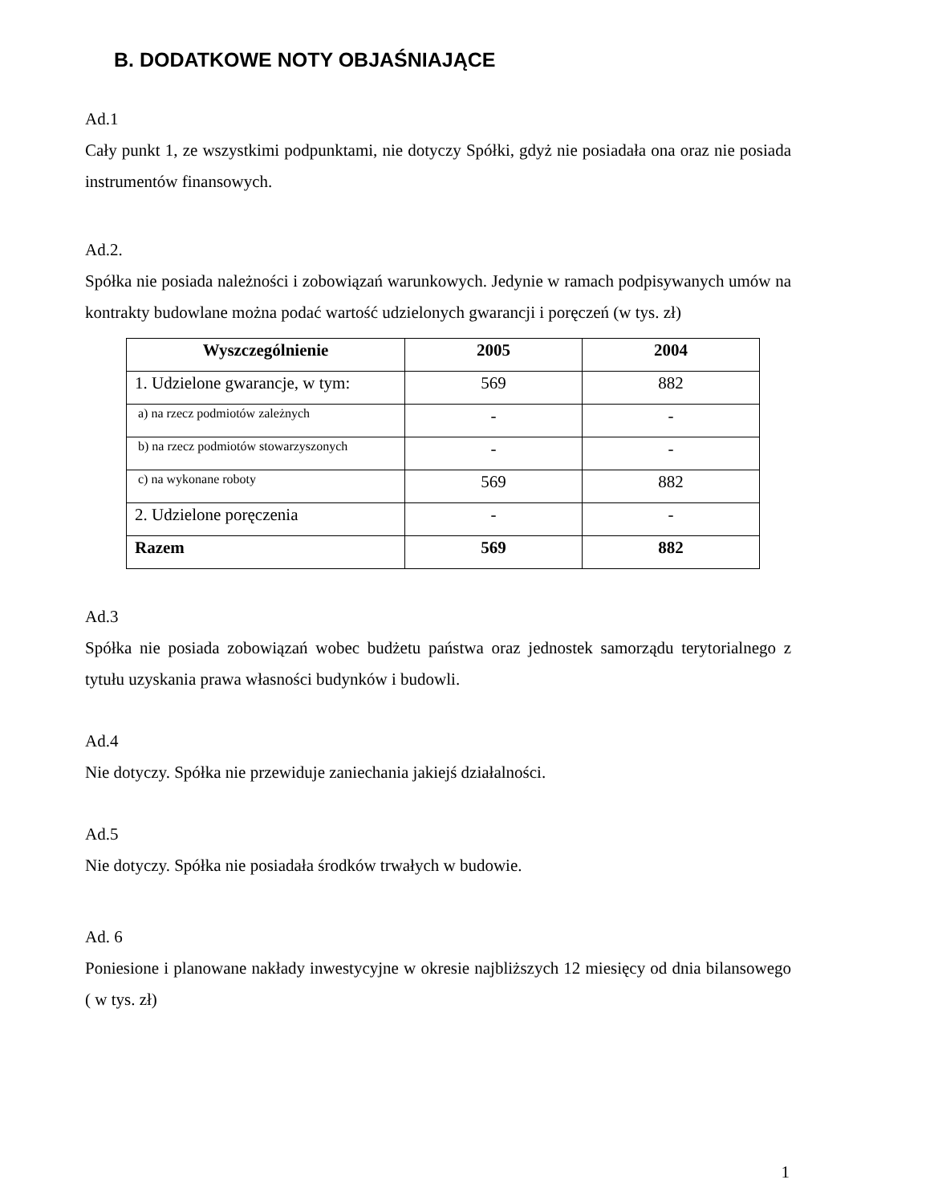B. DODATKOWE NOTY OBJAŚNIAJĄCE
Ad.1
Cały punkt 1, ze wszystkimi podpunktami, nie dotyczy Spółki, gdyż nie posiadała ona oraz nie posiada instrumentów finansowych.
Ad.2.
Spółka nie posiada należności i zobowiązań warunkowych. Jedynie w ramach podpisywanych umów na kontrakty budowlane można podać wartość udzielonych gwarancji i poręczeń (w tys. zł)
| Wyszczególnienie | 2005 | 2004 |
| --- | --- | --- |
| 1. Udzielone gwarancje, w tym: | 569 | 882 |
| a) na rzecz podmiotów zależnych | - | - |
| b) na rzecz podmiotów stowarzyszonych | - | - |
| c) na wykonane roboty | 569 | 882 |
| 2. Udzielone poręczenia | - | - |
| Razem | 569 | 882 |
Ad.3
Spółka nie posiada zobowiązań wobec budżetu państwa oraz jednostek samorządu terytorialnego z tytułu uzyskania prawa własności budynków i budowli.
Ad.4
Nie dotyczy. Spółka nie przewiduje zaniechania jakiejś działalności.
Ad.5
Nie dotyczy. Spółka nie posiadała środków trwałych w budowie.
Ad. 6
Poniesione i planowane nakłady inwestycyjne w okresie najbliższych 12 miesięcy od dnia bilansowego ( w tys. zł)
1